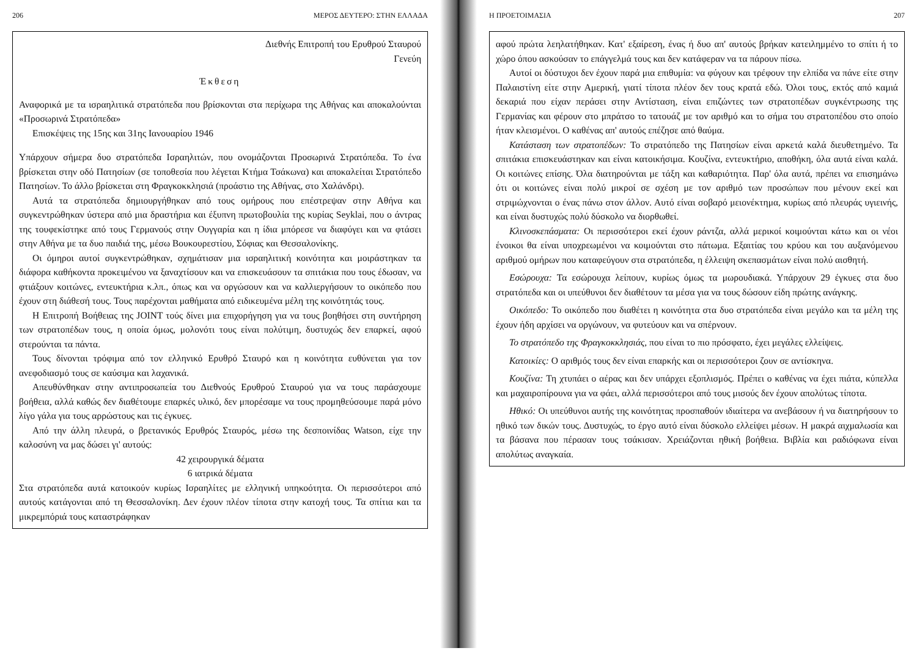206 ΜΕΡΟΣ ΔΕΥΤΕΡΟ: ΣΤΗΝ ΕΛΛΑΔΑ
Διεθνής Επιτροπή του Ερυθρού Σταυρού
Γενεύη
Έκθεση
Αναφορικά με τα ισραηλιτικά στρατόπεδα που βρίσκονται στα περίχωρα της Αθήνας και αποκαλούνται «Προσωρινά Στρατόπεδα»
Επισκέψεις της 15ης και 31ης Ιανουαρίου 1946
Υπάρχουν σήμερα δυο στρατόπεδα Ισραηλιτών, που ονομάζονται Προσωρινά Στρατόπεδα. Το ένα βρίσκεται στην οδό Πατησίων (σε τοποθεσία που λέγεται Κτήμα Τσάκωνα) και αποκαλείται Στρατόπεδο Πατησίων. Το άλλο βρίσκεται στη Φραγκοκκλησιά (προάστιο της Αθήνας, στο Χαλάνδρι).
Αυτά τα στρατόπεδα δημιουργήθηκαν από τους ομήρους που επέστρεψαν στην Αθήνα και συγκεντρώθηκαν ύστερα από μια δραστήρια και έξυπνη πρωτοβουλία της κυρίας Seyklai, που ο άντρας της τουφεκίστηκε από τους Γερμανούς στην Ουγγαρία και η ίδια μπόρεσε να διαφύγει και να φτάσει στην Αθήνα με τα δυο παιδιά της, μέσω Βουκουρεστίου, Σόφιας και Θεσσαλονίκης.
Οι όμηροι αυτοί συγκεντρώθηκαν, σχημάτισαν μια ισραηλιτική κοινότητα και μοιράστηκαν τα διάφορα καθήκοντα προκειμένου να ξαναχτίσουν και να επισκευάσουν τα σπιτάκια που τους έδωσαν, να φτιάξουν κοιτώνες, εντευκτήρια κ.λπ., όπως και να οργώσουν και να καλλιεργήσουν το οικόπεδο που έχουν στη διάθεσή τους. Τους παρέχονται μαθήματα από ειδικευμένα μέλη της κοινότητάς τους.
Η Επιτροπή Βοήθειας της JOINT τούς δίνει μια επιχορήγηση για να τους βοηθήσει στη συντήρηση των στρατοπέδων τους, η οποία όμως, μολονότι τους είναι πολύτιμη, δυστυχώς δεν επαρκεί, αφού στερούνται τα πάντα.
Τους δίνονται τρόφιμα από τον ελληνικό Ερυθρό Σταυρό και η κοινότητα ευθύνεται για τον ανεφοδιασμό τους σε καύσιμα και λαχανικά.
Απευθύνθηκαν στην αντιπροσωπεία του Διεθνούς Ερυθρού Σταυρού για να τους παράσχουμε βοήθεια, αλλά καθώς δεν διαθέτουμε επαρκές υλικό, δεν μπορέσαμε να τους προμηθεύσουμε παρά μόνο λίγο γάλα για τους αρρώστους και τις έγκυες.
Από την άλλη πλευρά, ο βρετανικός Ερυθρός Σταυρός, μέσω της δεσποινίδας Watson, είχε την καλοσύνη να μας δώσει γι' αυτούς:
42 χειρουργικά δέματα
6 ιατρικά δέματα
Στα στρατόπεδα αυτά κατοικούν κυρίως Ισραηλίτες με ελληνική υπηκοότητα. Οι περισσότεροι από αυτούς κατάγονται από τη Θεσσαλονίκη. Δεν έχουν πλέον τίποτα στην κατοχή τους. Τα σπίτια και τα μικρεμπόριά τους καταστράφηκαν
Η ΠΡΟΕΤΟΙΜΑΣΙΑ 207
αφού πρώτα λεηλατήθηκαν. Κατ' εξαίρεση, ένας ή δυο απ' αυτούς βρήκαν κατειλημμένο το σπίτι ή το χώρο όπου ασκούσαν το επάγγελμά τους και δεν κατάφεραν να τα πάρουν πίσω.
Αυτοί οι δύστυχοι δεν έχουν παρά μια επιθυμία: να φύγουν και τρέφουν την ελπίδα να πάνε είτε στην Παλαιστίνη είτε στην Αμερική, γιατί τίποτα πλέον δεν τους κρατά εδώ. Όλοι τους, εκτός από καμιά δεκαριά που είχαν περάσει στην Αντίσταση, είναι επιζώντες των στρατοπέδων συγκέντρωσης της Γερμανίας και φέρουν στο μπράτσο το τατουάζ με τον αριθμό και το σήμα του στρατοπέδου στο οποίο ήταν κλεισμένοι. Ο καθένας απ' αυτούς επέζησε από θαύμα.
Κατάσταση των στρατοπέδων: Το στρατόπεδο της Πατησίων είναι αρκετά καλά διευθετημένο. Τα σπιτάκια επισκευάστηκαν και είναι κατοικήσιμα. Κουζίνα, εντευκτήριο, αποθήκη, όλα αυτά είναι καλά. Οι κοιτώνες επίσης. Όλα διατηρούνται με τάξη και καθαριότητα. Παρ' όλα αυτά, πρέπει να επισημάνω ότι οι κοιτώνες είναι πολύ μικροί σε σχέση με τον αριθμό των προσώπων που μένουν εκεί και στριμώχνονται ο ένας πάνω στον άλλον. Αυτό είναι σοβαρό μειονέκτημα, κυρίως από πλευράς υγιεινής, και είναι δυστυχώς πολύ δύσκολο να διορθωθεί.
Κλινοσκεπάσματα: Οι περισσότεροι εκεί έχουν ράντζα, αλλά μερικοί κοιμούνται κάτω και οι νέοι ένοικοι θα είναι υποχρεωμένοι να κοιμούνται στο πάτωμα. Εξαιτίας του κρύου και του αυξανόμενου αριθμού ομήρων που καταφεύγουν στα στρατόπεδα, η έλλειψη σκεπασμάτων είναι πολύ αισθητή.
Εσώρουχα: Τα εσώρουχα λείπουν, κυρίως όμως τα μωρουδιακά. Υπάρχουν 29 έγκυες στα δυο στρατόπεδα και οι υπεύθυνοι δεν διαθέτουν τα μέσα για να τους δώσουν είδη πρώτης ανάγκης.
Οικόπεδο: Το οικόπεδο που διαθέτει η κοινότητα στα δυο στρατόπεδα είναι μεγάλο και τα μέλη της έχουν ήδη αρχίσει να οργώνουν, να φυτεύουν και να σπέρνουν.
Το στρατόπεδο της Φραγκοκκλησιάς, που είναι το πιο πρόσφατο, έχει μεγάλες ελλείψεις.
Κατοικίες: Ο αριθμός τους δεν είναι επαρκής και οι περισσότεροι ζουν σε αντίσκηνα.
Κουζίνα: Τη χτυπάει ο αέρας και δεν υπάρχει εξοπλισμός. Πρέπει ο καθένας να έχει πιάτα, κύπελλα και μαχαιροπίρουνα για να φάει, αλλά περισσότεροι από τους μισούς δεν έχουν απολύτως τίποτα.
Ηθικό: Οι υπεύθυνοι αυτής της κοινότητας προσπαθούν ιδιαίτερα να ανεβάσουν ή να διατηρήσουν το ηθικό των δικών τους. Δυστυχώς, το έργο αυτό είναι δύσκολο ελλείψει μέσων. Η μακρά αιχμαλωσία και τα βάσανα που πέρασαν τους τσάκισαν. Χρειάζονται ηθική βοήθεια. Βιβλία και ραδιόφωνα είναι απολύτως αναγκαία.